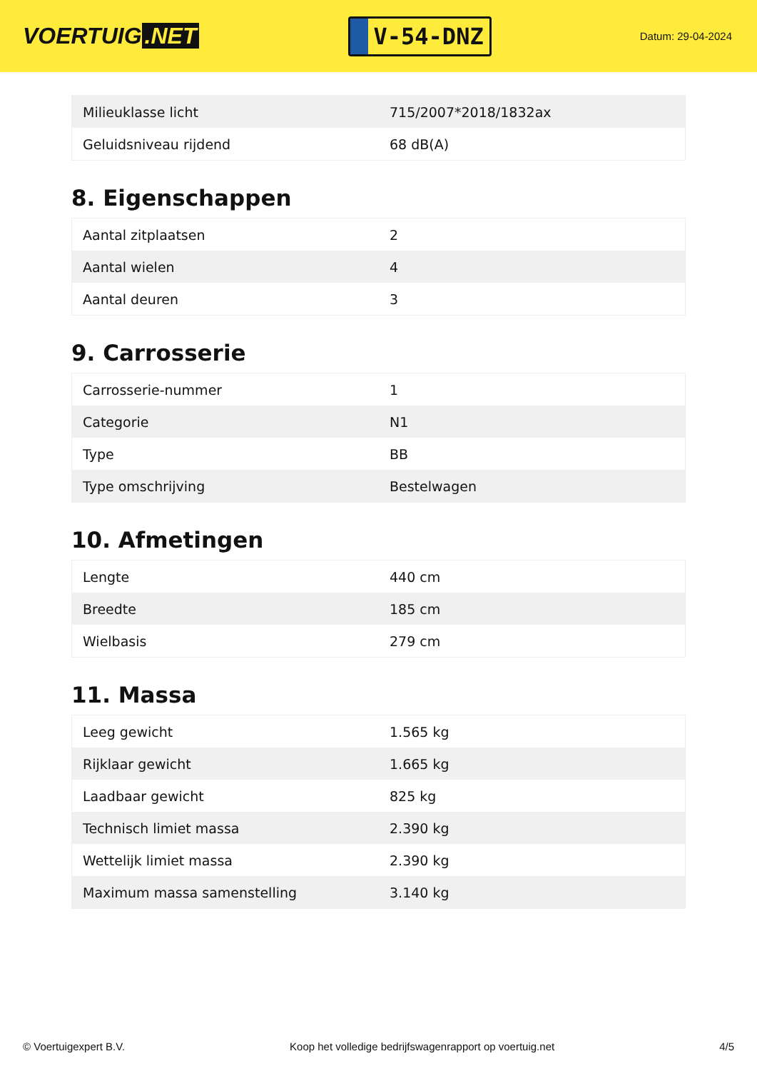VOERTUIG.NET
V-54-DNZ
Datum: 29-04-2024
| Milieuklasse licht | 715/2007*2018/1832ax |
| Geluidsniveau rijdend | 68 dB(A) |
8. Eigenschappen
| Aantal zitplaatsen | 2 |
| Aantal wielen | 4 |
| Aantal deuren | 3 |
9. Carrosserie
| Carrosserie-nummer | 1 |
| Categorie | N1 |
| Type | BB |
| Type omschrijving | Bestelwagen |
10. Afmetingen
| Lengte | 440 cm |
| Breedte | 185 cm |
| Wielbasis | 279 cm |
11. Massa
| Leeg gewicht | 1.565 kg |
| Rijklaar gewicht | 1.665 kg |
| Laadbaar gewicht | 825 kg |
| Technisch limiet massa | 2.390 kg |
| Wettelijk limiet massa | 2.390 kg |
| Maximum massa samenstelling | 3.140 kg |
© Voertuigexpert B.V. Koop het volledige bedrijfswagenrapport op voertuig.net 4/5